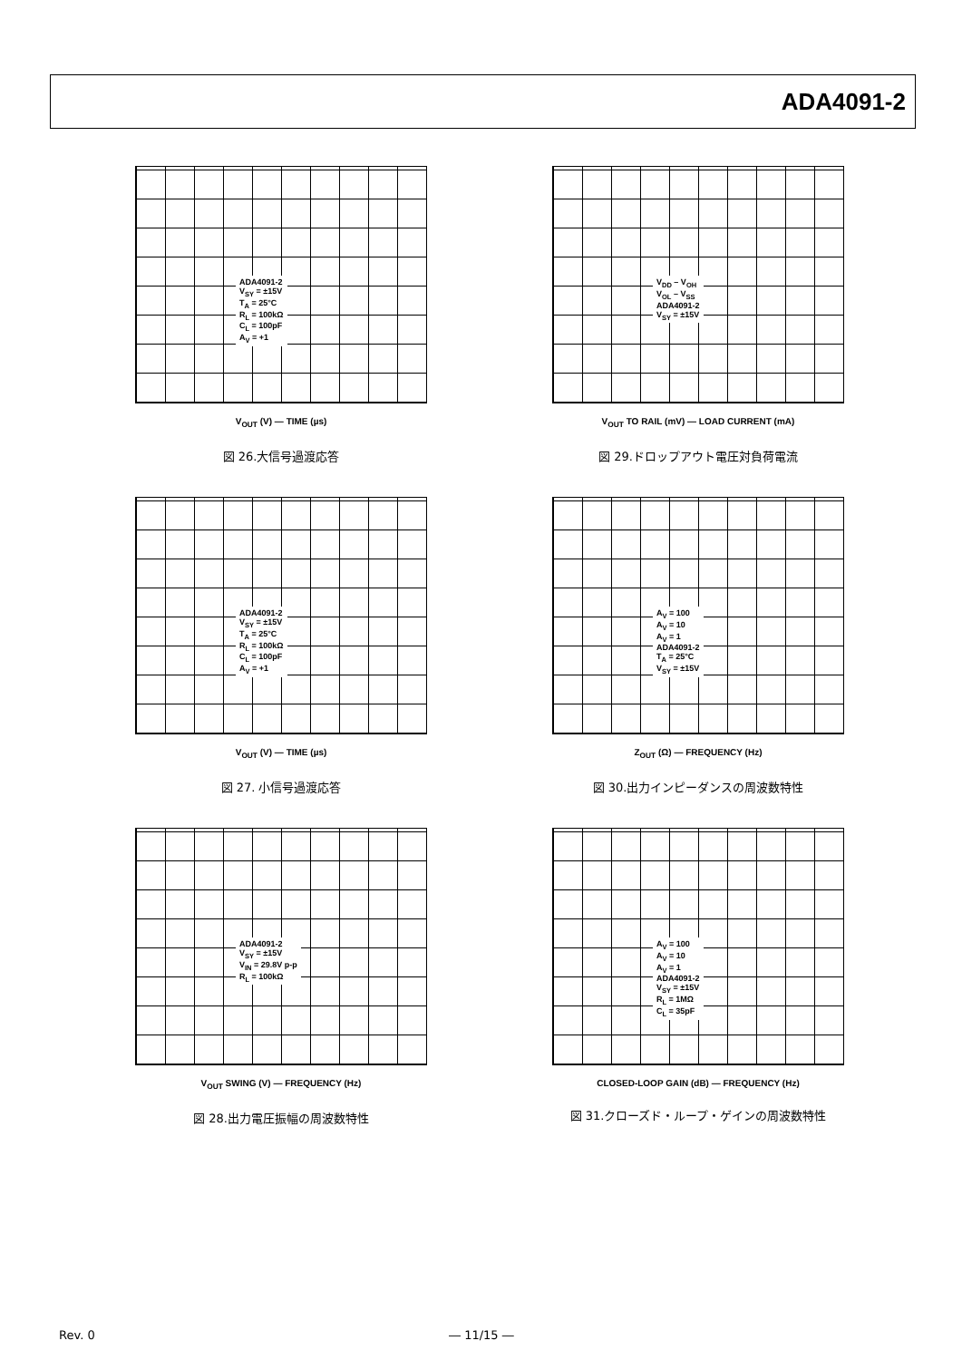ADA4091-2
ADA4091-2
V<sub>SY</sub> = ±15V
T<sub>A</sub> = 25°C
R<sub>L</sub> = 100kΩ
C<sub>L</sub> = 100pF
A<sub>V</sub> = +1
V<sub>OUT</sub> (V) — TIME (µs)
図 26.大信号過渡応答
V<sub>DD</sub> – V<sub>OH</sub>
V<sub>OL</sub> – V<sub>SS</sub>
ADA4091-2
V<sub>SY</sub> = ±15V
V<sub>OUT</sub> TO RAIL (mV) — LOAD CURRENT (mA)
図 29.ドロップアウト電圧対負荷電流
ADA4091-2
V<sub>SY</sub> = ±15V
T<sub>A</sub> = 25°C
R<sub>L</sub> = 100kΩ
C<sub>L</sub> = 100pF
A<sub>V</sub> = +1
V<sub>OUT</sub> (V) — TIME (µs)
図 27. 小信号過渡応答
A<sub>V</sub> = 100
A<sub>V</sub> = 10
A<sub>V</sub> = 1
ADA4091-2
T<sub>A</sub> = 25°C
V<sub>SY</sub> = ±15V
Z<sub>OUT</sub> (Ω) — FREQUENCY (Hz)
図 30.出力インピーダンスの周波数特性
ADA4091-2
V<sub>SY</sub> = ±15V
V<sub>IN</sub> = 29.8V p-p
R<sub>L</sub> = 100kΩ
V<sub>OUT</sub> SWING (V) — FREQUENCY (Hz)
図 28.出力電圧振幅の周波数特性
A<sub>V</sub> = 100
A<sub>V</sub> = 10
A<sub>V</sub> = 1
ADA4091-2
V<sub>SY</sub> = ±15V
R<sub>L</sub> = 1MΩ
C<sub>L</sub> = 35pF
CLOSED-LOOP GAIN (dB) — FREQUENCY (Hz)
図 31.クローズド・ループ・ゲインの周波数特性
Rev. 0 ― 11/15 ―